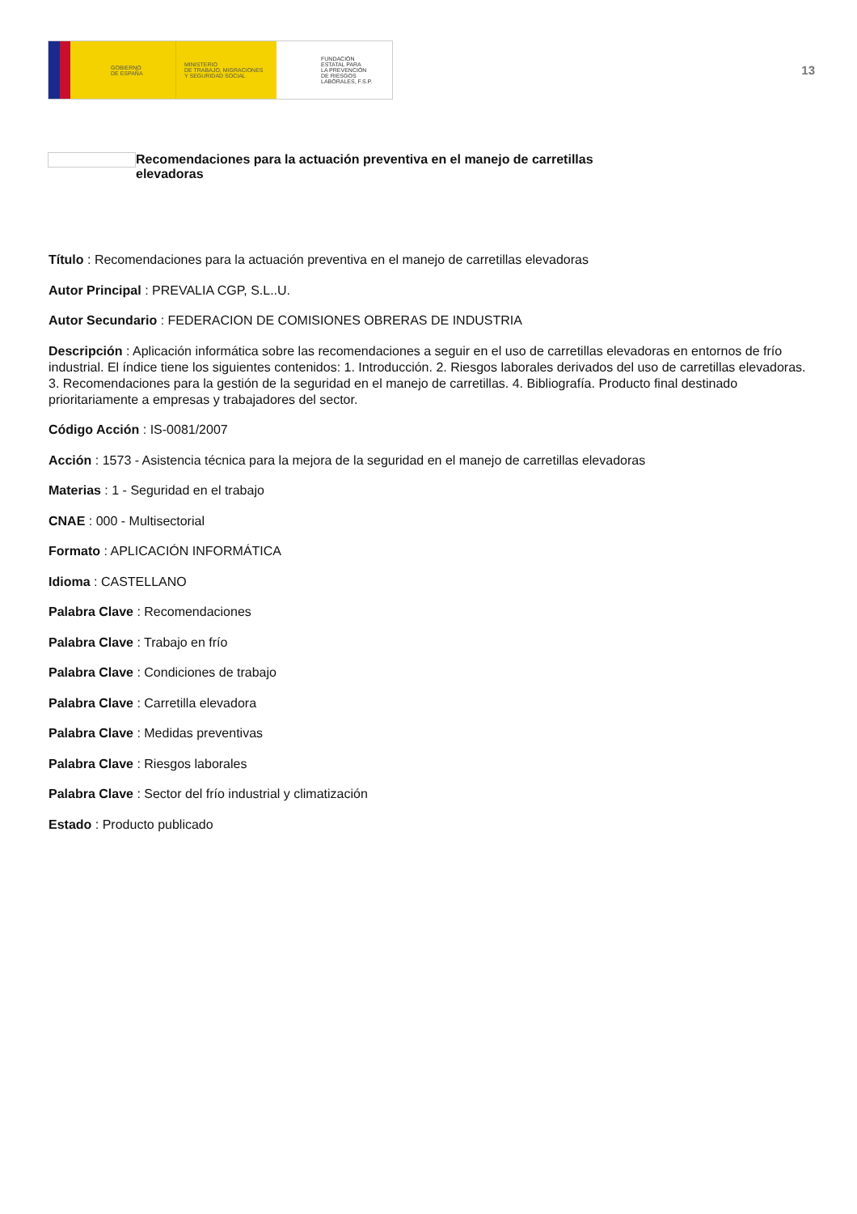GOBIERNO
DE ESPAÑA
MINISTERIO
DE TRABAJO, MIGRACIONES
Y SEGURIDAD SOCIAL
FUNDACIÓN
ESTATAL PARA
LA PREVENCIÓN
DE RIESGOS
LABORALES, F.S.P.
13
Recomendaciones para la actuación preventiva en el manejo de carretillas elevadoras
Título : Recomendaciones para la actuación preventiva en el manejo de carretillas elevadoras
Autor Principal : PREVALIA CGP, S.L..U.
Autor Secundario : FEDERACION DE COMISIONES OBRERAS DE INDUSTRIA
Descripción : Aplicación informática sobre las recomendaciones a seguir en el uso de carretillas elevadoras en entornos de frío industrial. El índice tiene los siguientes contenidos: 1. Introducción. 2. Riesgos laborales derivados del uso de carretillas elevadoras. 3. Recomendaciones para la gestión de la seguridad en el manejo de carretillas. 4. Bibliografía. Producto final destinado prioritariamente a empresas y trabajadores del sector.
Código Acción : IS-0081/2007
Acción : 1573 - Asistencia técnica para la mejora de la seguridad en el manejo de carretillas elevadoras
Materias : 1 - Seguridad en el trabajo
CNAE : 000 - Multisectorial
Formato : APLICACIÓN INFORMÁTICA
Idioma : CASTELLANO
Palabra Clave : Recomendaciones
Palabra Clave : Trabajo en frío
Palabra Clave : Condiciones de trabajo
Palabra Clave : Carretilla elevadora
Palabra Clave : Medidas preventivas
Palabra Clave : Riesgos laborales
Palabra Clave : Sector del frío industrial y climatización
Estado : Producto publicado